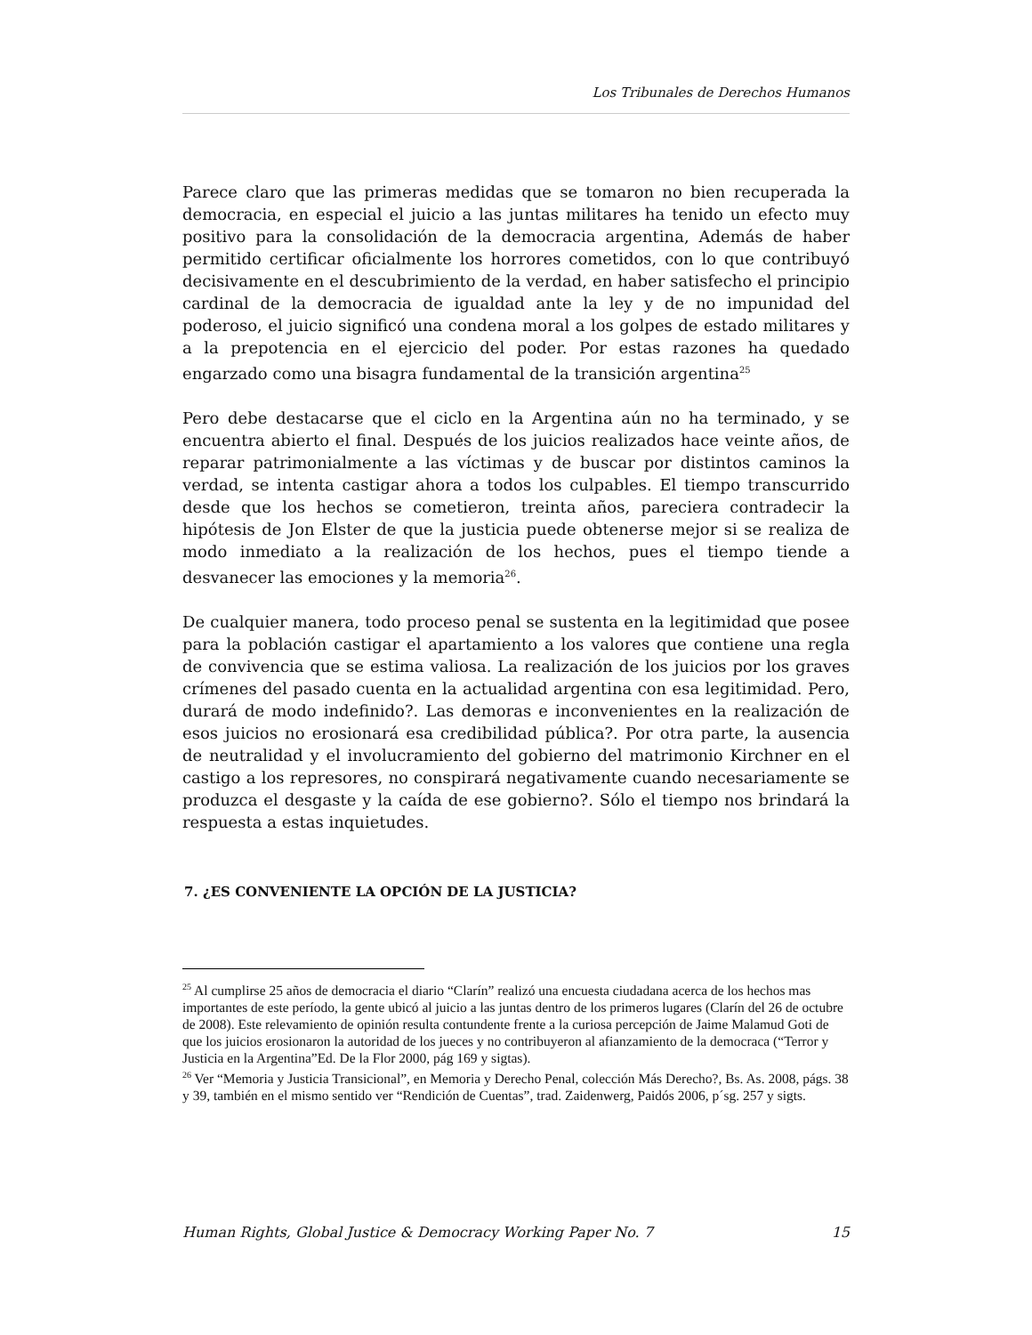Los Tribunales de Derechos Humanos
Parece claro que las primeras medidas que se tomaron no bien recuperada la democracia, en especial el juicio a las juntas militares ha tenido un efecto muy positivo para la consolidación de la democracia argentina, Además de haber permitido certificar oficialmente los horrores cometidos, con lo que contribuyó decisivamente en el descubrimiento de la verdad, en haber satisfecho el principio cardinal de la democracia de igualdad ante la ley y de no impunidad del poderoso, el juicio significó una condena moral a los golpes de estado militares y a la prepotencia en el ejercicio del poder. Por estas razones ha quedado engarzado como una bisagra fundamental de la transición argentina<sup>25</sup>
Pero debe destacarse que el ciclo en la Argentina aún no ha terminado, y se encuentra abierto el final. Después de los juicios realizados hace veinte años, de reparar patrimonialmente a las víctimas y de buscar por distintos caminos la verdad, se intenta castigar ahora a todos los culpables. El tiempo transcurrido desde que los hechos se cometieron, treinta años, pareciera contradecir la hipótesis de Jon Elster de que la justicia puede obtenerse mejor si se realiza de modo inmediato a la realización de los hechos, pues el tiempo tiende a desvanecer las emociones y la memoria<sup>26</sup>.
De cualquier manera, todo proceso penal se sustenta en la legitimidad que posee para la población castigar el apartamiento a los valores que contiene una regla de convivencia que se estima valiosa. La realización de los juicios por los graves crímenes del pasado cuenta en la actualidad argentina con esa legitimidad. Pero, durará de modo indefinido?. Las demoras e inconvenientes en la realización de esos juicios no erosionará esa credibilidad pública?. Por otra parte, la ausencia de neutralidad y el involucramiento del gobierno del matrimonio Kirchner en el castigo a los represores, no conspirará negativamente cuando necesariamente se produzca el desgaste y la caída de ese gobierno?. Sólo el tiempo nos brindará la respuesta a estas inquietudes.
7. ¿ES CONVENIENTE LA OPCIÓN DE LA JUSTICIA?
<sup>25</sup> Al cumplirse 25 años de democracia el diario “Clarín” realizó una encuesta ciudadana acerca de los hechos mas importantes de este período, la gente ubicó al juicio a las juntas dentro de los primeros lugares (Clarín del 26 de octubre de 2008). Este relevamiento de opinión resulta contundente frente a la curiosa percepción de Jaime Malamud Goti de que los juicios erosionaron la autoridad de los jueces y no contribuyeron al afianzamiento de la democraca (“Terror y Justicia en la Argentina”Ed. De la Flor 2000, pág 169 y sigtas).
<sup>26</sup> Ver “Memoria y Justicia Transicional”, en Memoria y Derecho Penal, colección Más Derecho?, Bs. As. 2008, págs. 38 y 39, también en el mismo sentido ver “Rendición de Cuentas”, trad. Zaidenwerg, Paidós 2006, p´sg. 257 y sigts.
Human Rights, Global Justice & Democracy Working Paper No. 7 15